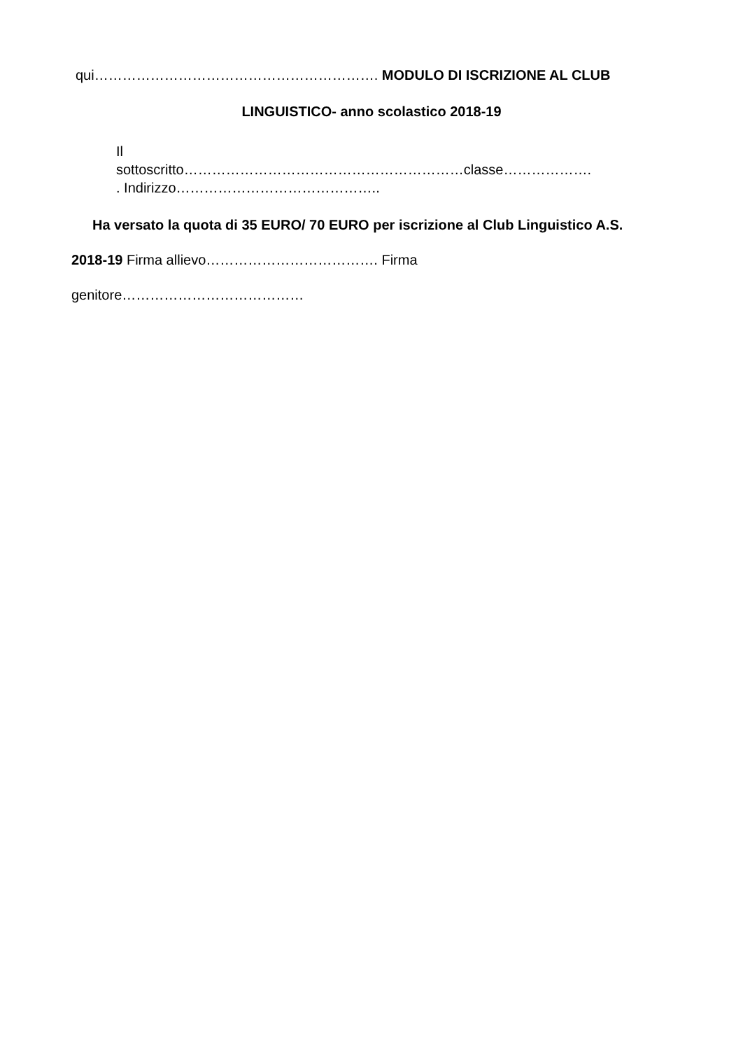qui……………………………………………………. MODULO DI ISCRIZIONE AL CLUB
LINGUISTICO- anno scolastico 2018-19
Il
sottoscritto……………………………………………………classe……………….
. Indirizzo……………………………………..
Ha versato la quota di 35 EURO/ 70 EURO per iscrizione al Club Linguistico A.S.
2018-19 Firma allievo………………………………. Firma
genitore…………………………………